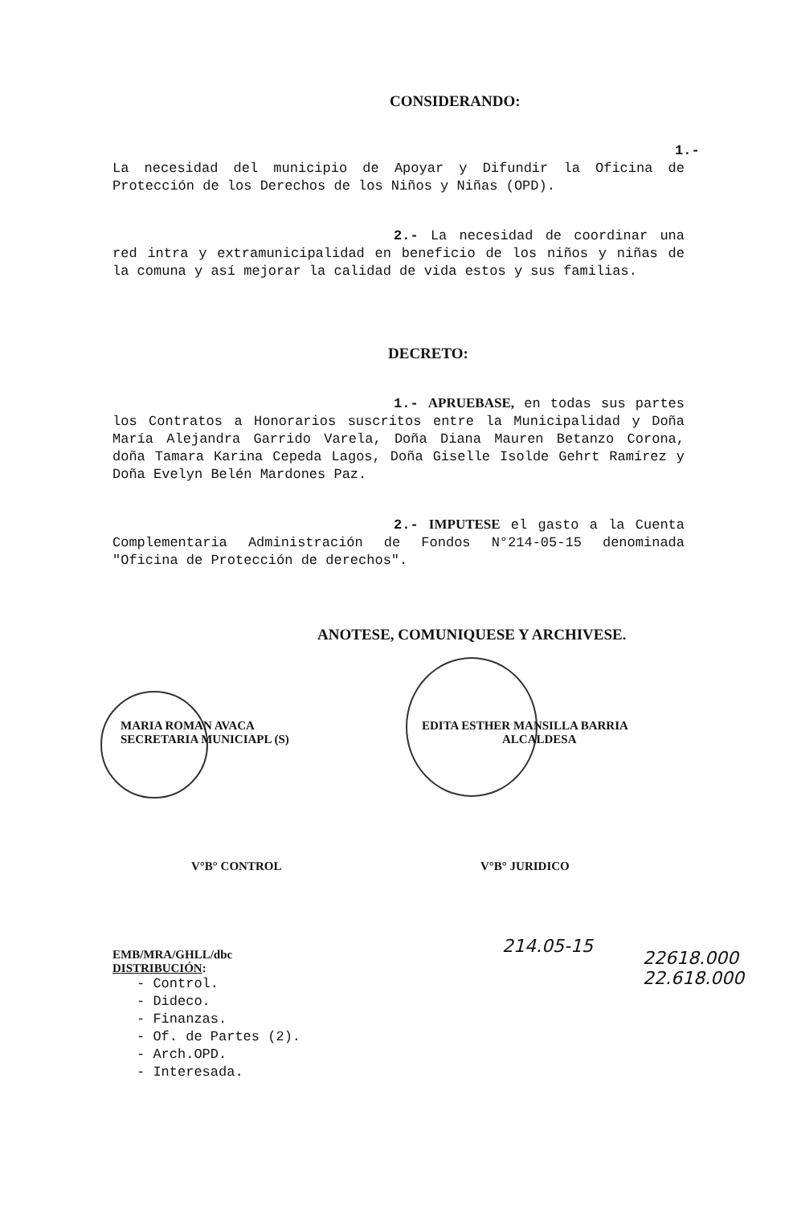CONSIDERANDO:
1.- La necesidad del municipio de Apoyar y Difundir la Oficina de Protección de los Derechos de los Niños y Niñas (OPD).
2.- La necesidad de coordinar una red intra y extramunicipalidad en beneficio de los niños y niñas de la comuna y así mejorar la calidad de vida estos y sus familias.
DECRETO:
1.- APRUEBASE, en todas sus partes los Contratos a Honorarios suscritos entre la Municipalidad y Doña María Alejandra Garrido Varela, Doña Diana Mauren Betanzo Corona, doña Tamara Karina Cepeda Lagos, Doña Giselle Isolde Gehrt Ramírez y Doña Evelyn Belén Mardones Paz.
2.- IMPUTESE el gasto a la Cuenta Complementaria Administración de Fondos N°214-05-15 denominada "Oficina de Protección de derechos".
ANOTESE, COMUNIQUESE Y ARCHIVESE.
MARIA ROMAN AVACA
SECRETARIA MUNICIAPL (S)
EDITA ESTHER MANSILLA BARRIA
ALCALDESA
V°B° CONTROL V°B° JURIDICO
214.05-15
22618.000
22.618.000
EMB/MRA/GHLL/dbc
DISTRIBUCIÓN:
- Control.
- Dideco.
- Finanzas.
- Of. de Partes (2).
- Arch.OPD.
- Interesada.